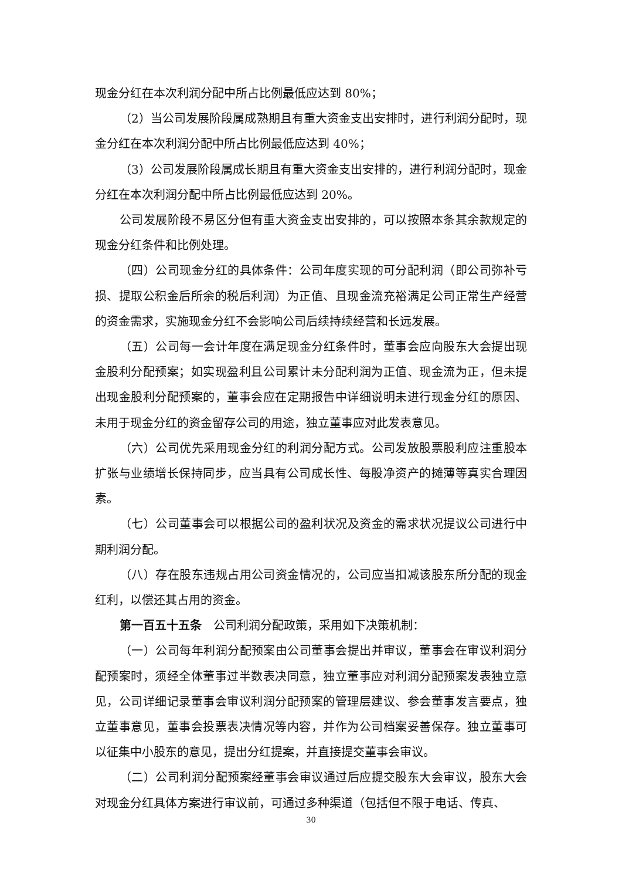现金分红在本次利润分配中所占比例最低应达到 80%；
（2）当公司发展阶段属成熟期且有重大资金支出安排时，进行利润分配时，现金分红在本次利润分配中所占比例最低应达到 40%；
（3）公司发展阶段属成长期且有重大资金支出安排的，进行利润分配时，现金分红在本次利润分配中所占比例最低应达到 20%。
公司发展阶段不易区分但有重大资金支出安排的，可以按照本条其余款规定的现金分红条件和比例处理。
（四）公司现金分红的具体条件：公司年度实现的可分配利润（即公司弥补亏损、提取公积金后所余的税后利润）为正值、且现金流充裕满足公司正常生产经营的资金需求，实施现金分红不会影响公司后续持续经营和长远发展。
（五）公司每一会计年度在满足现金分红条件时，董事会应向股东大会提出现金股利分配预案；如实现盈利且公司累计未分配利润为正值、现金流为正，但未提出现金股利分配预案的，董事会应在定期报告中详细说明未进行现金分红的原因、未用于现金分红的资金留存公司的用途，独立董事应对此发表意见。
（六）公司优先采用现金分红的利润分配方式。公司发放股票股利应注重股本扩张与业绩增长保持同步，应当具有公司成长性、每股净资产的摊薄等真实合理因素。
（七）公司董事会可以根据公司的盈利状况及资金的需求状况提议公司进行中期利润分配。
（八）存在股东违规占用公司资金情况的，公司应当扣减该股东所分配的现金红利，以偿还其占用的资金。
第一百五十五条　公司利润分配政策，采用如下决策机制：
（一）公司每年利润分配预案由公司董事会提出并审议，董事会在审议利润分配预案时，须经全体董事过半数表决同意，独立董事应对利润分配预案发表独立意见，公司详细记录董事会审议利润分配预案的管理层建议、参会董事发言要点，独立董事意见，董事会投票表决情况等内容，并作为公司档案妥善保存。独立董事可以征集中小股东的意见，提出分红提案，并直接提交董事会审议。
（二）公司利润分配预案经董事会审议通过后应提交股东大会审议，股东大会对现金分红具体方案进行审议前，可通过多种渠道（包括但不限于电话、传真、
30